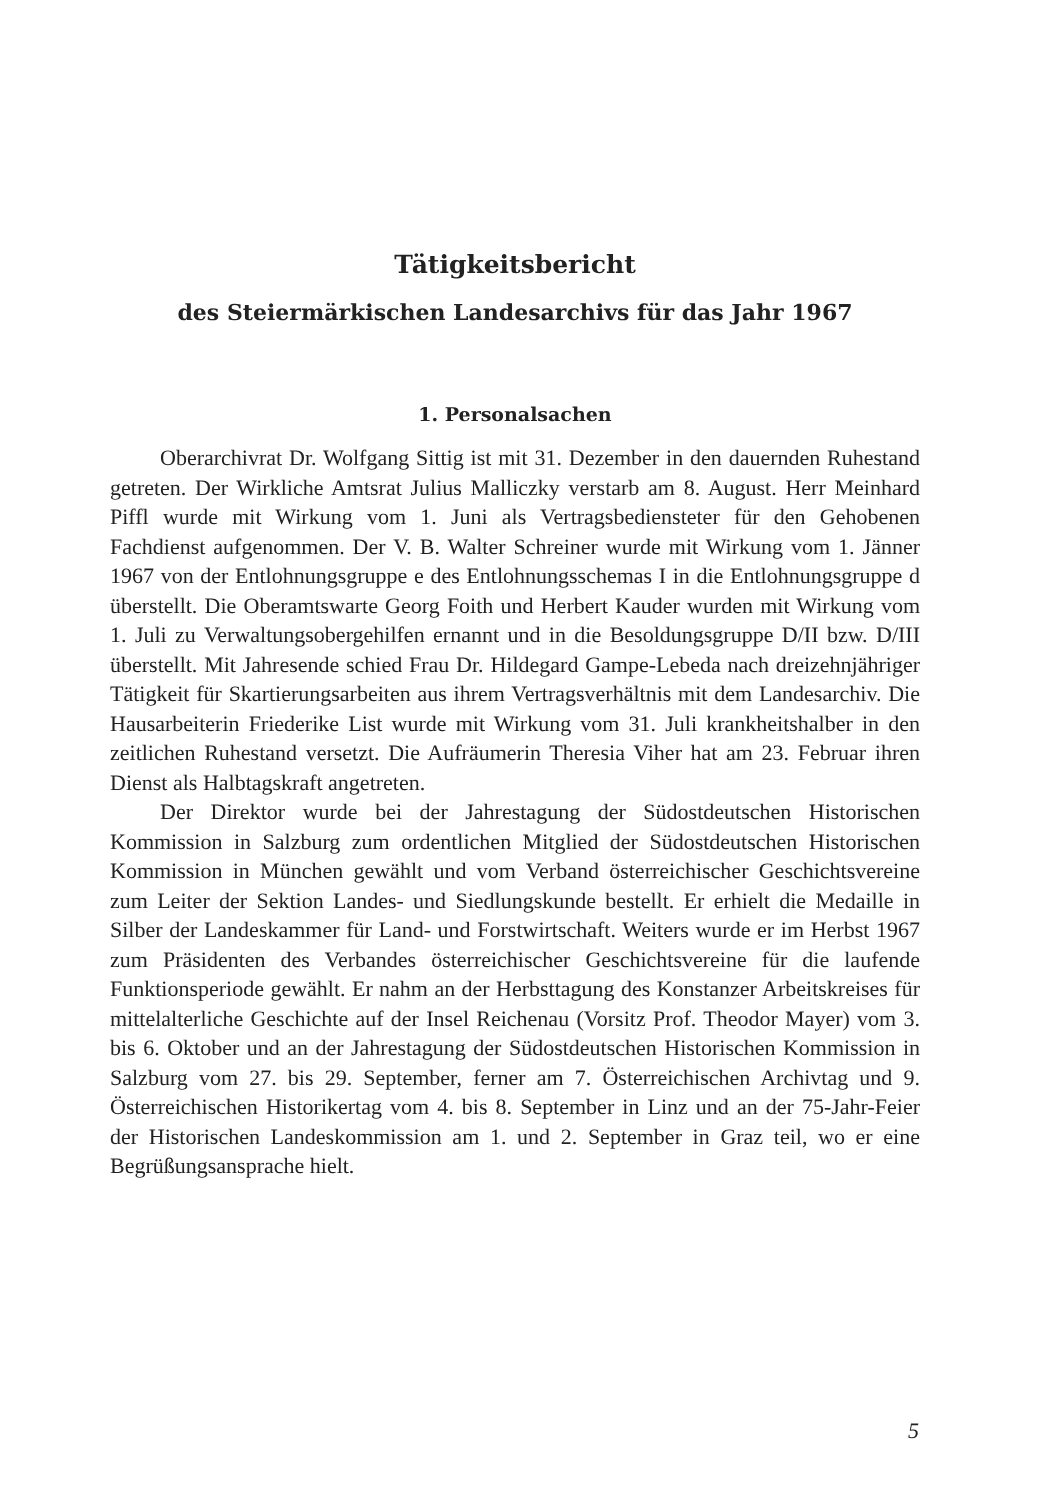Tätigkeitsbericht
des Steiermärkischen Landesarchivs für das Jahr 1967
1. Personalsachen
Oberarchivrat Dr. Wolfgang Sittig ist mit 31. Dezember in den dauernden Ruhestand getreten. Der Wirkliche Amtsrat Julius Malliczky verstarb am 8. August. Herr Meinhard Piffl wurde mit Wirkung vom 1. Juni als Vertragsbediensteter für den Gehobenen Fachdienst aufgenommen. Der V. B. Walter Schreiner wurde mit Wirkung vom 1. Jänner 1967 von der Entlohnungsgruppe e des Entlohnungsschemas I in die Entlohnungsgruppe d überstellt. Die Oberamtswarte Georg Foith und Herbert Kauder wurden mit Wirkung vom 1. Juli zu Verwaltungsobergehilfen ernannt und in die Besoldungsgruppe D/II bzw. D/III überstellt. Mit Jahresende schied Frau Dr. Hildegard Gampe-Lebeda nach dreizehnjähriger Tätigkeit für Skartierungsarbeiten aus ihrem Vertragsverhältnis mit dem Landesarchiv. Die Hausarbeiterin Friederike List wurde mit Wirkung vom 31. Juli krankheitshalber in den zeitlichen Ruhestand versetzt. Die Aufräumerin Theresia Viher hat am 23. Februar ihren Dienst als Halbtagskraft angetreten.
Der Direktor wurde bei der Jahrestagung der Südostdeutschen Historischen Kommission in Salzburg zum ordentlichen Mitglied der Südostdeutschen Historischen Kommission in München gewählt und vom Verband österreichischer Geschichtsvereine zum Leiter der Sektion Landes- und Siedlungskunde bestellt. Er erhielt die Medaille in Silber der Landeskammer für Land- und Forstwirtschaft. Weiters wurde er im Herbst 1967 zum Präsidenten des Verbandes österreichischer Geschichtsvereine für die laufende Funktionsperiode gewählt. Er nahm an der Herbsttagung des Konstanzer Arbeitskreises für mittelalterliche Geschichte auf der Insel Reichenau (Vorsitz Prof. Theodor Mayer) vom 3. bis 6. Oktober und an der Jahrestagung der Südostdeutschen Historischen Kommission in Salzburg vom 27. bis 29. September, ferner am 7. Österreichischen Archivtag und 9. Österreichischen Historikertag vom 4. bis 8. September in Linz und an der 75-Jahr-Feier der Historischen Landeskommission am 1. und 2. September in Graz teil, wo er eine Begrüßungsansprache hielt.
5